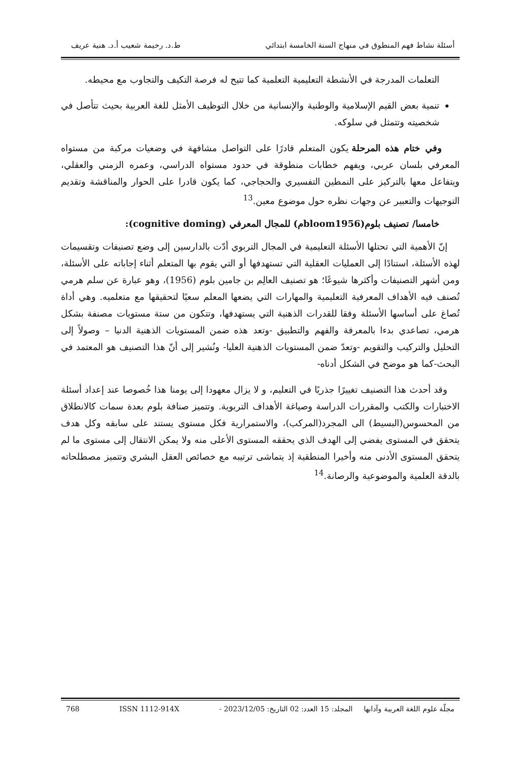أسئلة نشاط فهم المنطوق في منهاج السنة الخامسة ابتدائي ط.د. رحيمة شعيب أ.د. هنية عريف
التعلمات المدرجة في الأنشطة التعليمية التعلمية كما تتيح له فرصة التكيف والتجاوب مع محيطه.
تنمية بعض القيم الإسلامية والوطنية والإنسانية من خلال التوظيف الأمثل للغة العربية بحيث تتأصل في شخصيته وتتمثل في سلوكه.
وفي ختام هذه المرحلة يكون المتعلم قادرًا على التواصل مشافهة في وضعيات مركبة من مستواه المعرفي بلسان عربي، ويفهم خطابات منطوقة في حدود مستواه الدراسي، وعمره الزمني والعقلي، ويتفاعل معها بالتركيز على النمطين التفسيري والحجاجي، كما يكون قادرا على الحوار والمناقشة وتقديم التوجيهات والتعبير عن وجهات نظره حول موضوع معين.<sup>13</sup>
خامسا/ تصنيف بلوم(bloom1956م) للمجال المعرفي (cognitive doming):
إنّ الأهمية التي تحتلها الأسئلة التعليمية في المجال التربوي أدّت بالدارسين إلى وضع تصنيفات وتقسيمات لهذه الأسئلة، استنادًا إلى العمليات العقلية التي تستهدفها أو التي يقوم بها المتعلم أثناء إجاباته على الأسئلة، ومن أشهر التصنيفات وأكثرها شيوعًا؛ هو تصنيف العالِم بن جامين بلوم (1956)، وهو عبارة عن سلم هرمي تُصنف فيه الأهداف المعرفية التعليمية والمهارات التي يضعها المعلم سعيًا لتحقيقها مع متعلميه. وهي أداة تُصاغ على أساسها الأسئلة وفقا للقدرات الذهنية التي يستهدفها، وتتكون من ستة مستويات مصنفة بشكل هرمي، تصاعدي بدءا بالمعرفة والفهم والتطبيق -وتعد هذه ضمن المستويات الذهنية الدنيا – وصولاً إلى التحليل والتركيب والتقويم -وتعدّ ضمن المستويات الذهنية العليا- ونُشير إلى أنّ هذا التصنيف هو المعتمد في البحث-كما هو موضح في الشكل أدناه-
وقد أحدث هذا التصنيف تغييرًا جذريًا في التعليم، و لا يزال معهودا إلى يومنا هذا خُصوصا عند إعداد أسئلة الاختبارات والكتب والمقررات الدراسة وصياغة الأهداف التربوية. وتتميز صنافة بلوم بعدة سمات كالانطلاق من المحسوس(البسيط) الى المجرد(المركب)، والاستمرارية فكل مستوى يستند على سابقه وكل هدف يتحقق في المستوى يفضي إلى الهدف الذي يحققه المستوى الأعلى منه ولا يمكن الانتقال إلى مستوى ما لم يتحقق المستوى الأدنى منه وأخيرا المنطقية إذ يتماشى ترتيبه مع خصائص العقل البشري وتتميز مصطلحاته بالدقة العلمية والموضوعية والرصانة.<sup>14</sup>
مجلّة علوم اللغة العربية وآدابها المجلد: 15 العدد: 02 التاريخ: 2023/12/05 - ISSN 1112-914X 768